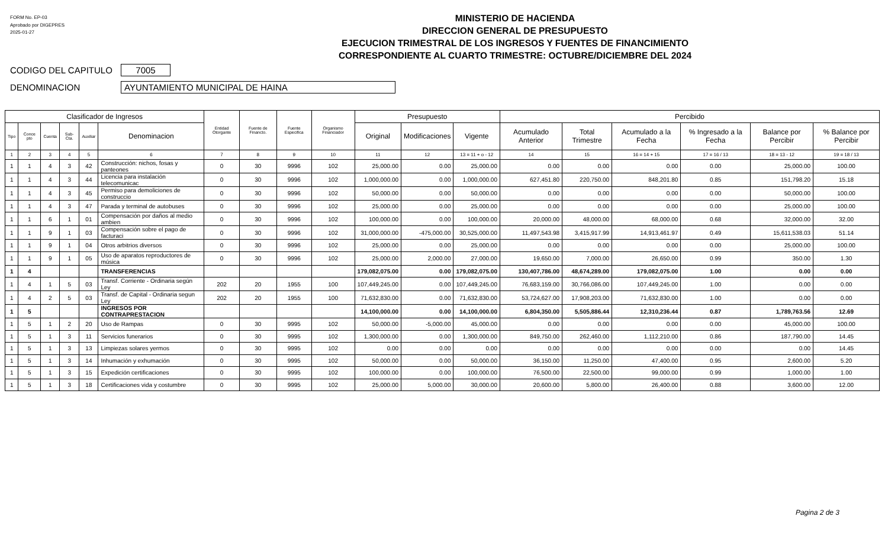FORM No. EP-03
Aprobado por DIGEPRES
2025-01-27
MINISTERIO DE HACIENDA
DIRECCION GENERAL DE PRESUPUESTO
EJECUCION TRIMESTRAL DE LOS INGRESOS Y FUENTES DE FINANCIMIENTO
CORRESPONDIENTE AL CUARTO TRIMESTRE: OCTUBRE/DICIEMBRE DEL 2024
CODIGO DEL CAPITULO 7005
DENOMINACION AYUNTAMIENTO MUNICIPAL DE HAINA
| Clasificador de Ingresos | | | | | | Entidad Otorgante | Fuente de Financto. | Fuente Especifica | Organismo Financiador | Presupuesto | | | Percibido | | | | | |
| --- | --- | --- | --- | --- | --- | --- | --- | --- | --- | --- | --- | --- | --- | --- | --- | --- | --- | --- |
| Tipo | Conce pto | Cuenta | Sub-Cta. | Auxiliar | Denominacion | | | | | Original | Modificaciones | Vigente | Acumulado Anterior | Total Trimestre | Acumulado a la Fecha | % Ingresado a la Fecha | Balance por Percibir | % Balance por Percibir |
| 1 | 2 | 3 | 4 | 5 | 6 | 7 | 8 | 9 | 10 | 11 | 12 | 13 = 11 + o - 12 | 14 | 15 | 16 = 14 + 15 | 17 = 16 / 13 | 18 = 13 - 12 | 19 = 18 / 13 |
| 1 | 1 | 4 | 3 | 42 | Construcción: nichos, fosas y panteones | 0 | 30 | 9996 | 102 | 25,000.00 | 0.00 | 25,000.00 | 0.00 | 0.00 | 0.00 | 0.00 | 25,000.00 | 100.00 |
| 1 | 1 | 4 | 3 | 44 | Licencia para instalación telecomunicac | 0 | 30 | 9996 | 102 | 1,000,000.00 | 0.00 | 1,000,000.00 | 627,451.80 | 220,750.00 | 848,201.80 | 0.85 | 151,798.20 | 15.18 |
| 1 | 1 | 4 | 3 | 45 | Permiso para demoliciones de construccio | 0 | 30 | 9996 | 102 | 50,000.00 | 0.00 | 50,000.00 | 0.00 | 0.00 | 0.00 | 0.00 | 50,000.00 | 100.00 |
| 1 | 1 | 4 | 3 | 47 | Parada y terminal de autobuses | 0 | 30 | 9996 | 102 | 25,000.00 | 0.00 | 25,000.00 | 0.00 | 0.00 | 0.00 | 0.00 | 25,000.00 | 100.00 |
| 1 | 1 | 6 | 1 | 01 | Compensación por daños al medio ambien | 0 | 30 | 9996 | 102 | 100,000.00 | 0.00 | 100,000.00 | 20,000.00 | 48,000.00 | 68,000.00 | 0.68 | 32,000.00 | 32.00 |
| 1 | 1 | 9 | 1 | 03 | Compensación sobre el pago de facturaci | 0 | 30 | 9996 | 102 | 31,000,000.00 | -475,000.00 | 30,525,000.00 | 11,497,543.98 | 3,415,917.99 | 14,913,461.97 | 0.49 | 15,611,538.03 | 51.14 |
| 1 | 1 | 9 | 1 | 04 | Otros arbitrios diversos | 0 | 30 | 9996 | 102 | 25,000.00 | 0.00 | 25,000.00 | 0.00 | 0.00 | 0.00 | 0.00 | 25,000.00 | 100.00 |
| 1 | 1 | 9 | 1 | 05 | Uso de aparatos reproductores de música | 0 | 30 | 9996 | 102 | 25,000.00 | 2,000.00 | 27,000.00 | 19,650.00 | 7,000.00 | 26,650.00 | 0.99 | 350.00 | 1.30 |
| 1 | 4 | | | | TRANSFERENCIAS | | | | | 179,082,075.00 | 0.00 | 179,082,075.00 | 130,407,786.00 | 48,674,289.00 | 179,082,075.00 | 1.00 | 0.00 | 0.00 |
| 1 | 4 | 1 | 5 | 03 | Transf. Corriente - Ordinaria según Ley | 202 | 20 | 1955 | 100 | 107,449,245.00 | 0.00 | 107,449,245.00 | 76,683,159.00 | 30,766,086.00 | 107,449,245.00 | 1.00 | 0.00 | 0.00 |
| 1 | 4 | 2 | 5 | 03 | Transf. de Capital - Ordinaria segun Ley | 202 | 20 | 1955 | 100 | 71,632,830.00 | 0.00 | 71,632,830.00 | 53,724,627.00 | 17,908,203.00 | 71,632,830.00 | 1.00 | 0.00 | 0.00 |
| 1 | 5 | | | | INGRESOS POR CONTRAPRESTACION | | | | | 14,100,000.00 | 0.00 | 14,100,000.00 | 6,804,350.00 | 5,505,886.44 | 12,310,236.44 | 0.87 | 1,789,763.56 | 12.69 |
| 1 | 5 | 1 | 2 | 20 | Uso de Rampas | 0 | 30 | 9995 | 102 | 50,000.00 | -5,000.00 | 45,000.00 | 0.00 | 0.00 | 0.00 | 0.00 | 45,000.00 | 100.00 |
| 1 | 5 | 1 | 3 | 11 | Servicios funerarios | 0 | 30 | 9995 | 102 | 1,300,000.00 | 0.00 | 1,300,000.00 | 849,750.00 | 262,460.00 | 1,112,210.00 | 0.86 | 187,790.00 | 14.45 |
| 1 | 5 | 1 | 3 | 13 | Limpiezas solares yermos | 0 | 30 | 9995 | 102 | 0.00 | 0.00 | 0.00 | 0.00 | 0.00 | 0.00 | 0.00 | 0.00 | 14.45 |
| 1 | 5 | 1 | 3 | 14 | Inhumación y exhumación | 0 | 30 | 9995 | 102 | 50,000.00 | 0.00 | 50,000.00 | 36,150.00 | 11,250.00 | 47,400.00 | 0.95 | 2,600.00 | 5.20 |
| 1 | 5 | 1 | 3 | 15 | Expedición certificaciones | 0 | 30 | 9995 | 102 | 100,000.00 | 0.00 | 100,000.00 | 76,500.00 | 22,500.00 | 99,000.00 | 0.99 | 1,000.00 | 1.00 |
| 1 | 5 | 1 | 3 | 18 | Certificaciones vida y costumbre | 0 | 30 | 9995 | 102 | 25,000.00 | 5,000.00 | 30,000.00 | 20,600.00 | 5,800.00 | 26,400.00 | 0.88 | 3,600.00 | 12.00 |
Pagina 2 de 3